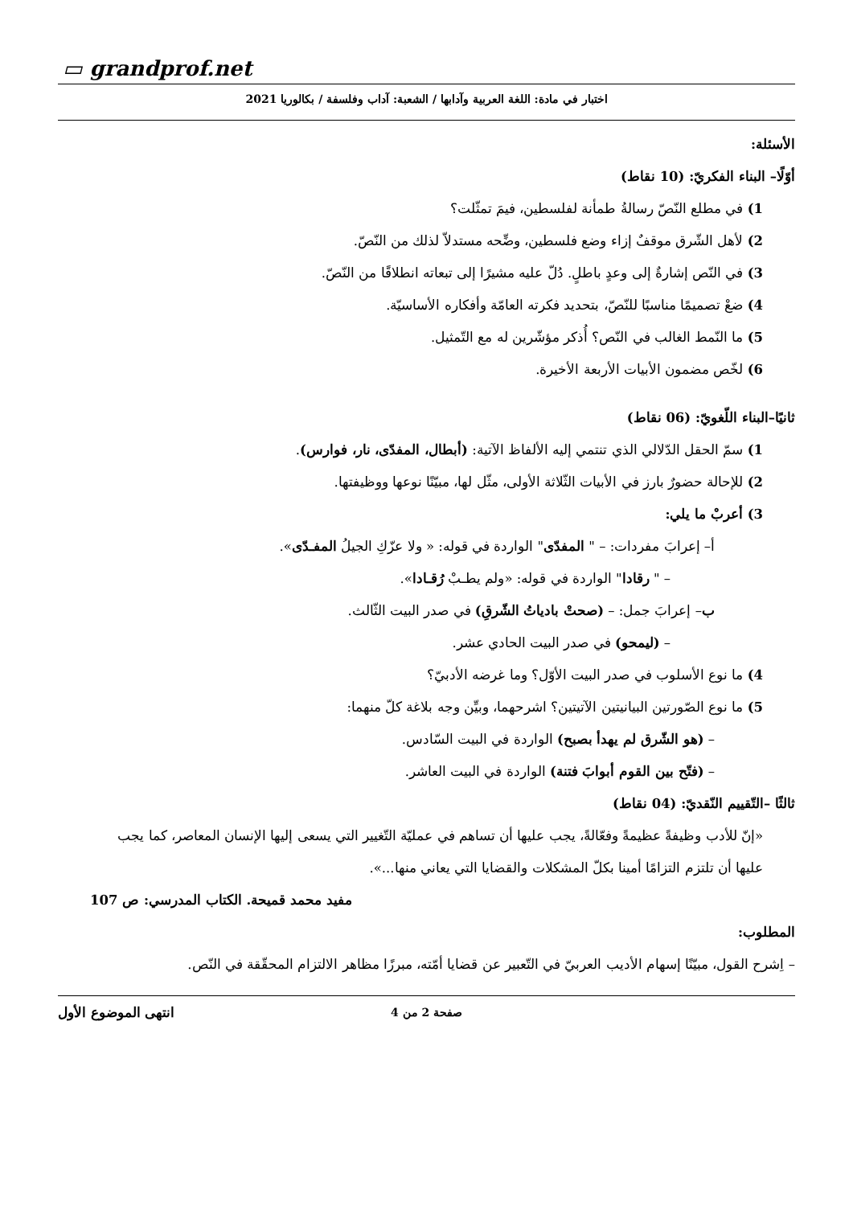▭ grandprof.net
اختبار في مادة: اللغة العربية وآدابها / الشعبة: آداب وفلسفة / بكالوريا 2021
الأسئلة:
أوّلًا– البناء الفكريّ: (10 نقاط)
1) في مطلع النّصّ رسالةُ طمأنة لفلسطين، فيمَ تمثّلت؟
2) لأهل الشّرق موقفٌ إزاء وضع فلسطين، وضِّحه مستدلاّ لذلك من النّصّ.
3) في النّص إشارةٌ إلى وعدٍ باطلٍ. دُلّ عليه مشيرًا إلى تبعاته انطلاقًا من النّصّ.
4) ضعْ تصميمًا مناسبًا للنّصّ، بتحديد فكرته العامّة وأفكاره الأساسيّة.
5) ما النّمط الغالب في النّص؟ أُذكر مؤشّرين له مع التّمثيل.
6) لخّص مضمون الأبيات الأربعة الأخيرة.
ثانيًا–البناء اللّغويّ: (06 نقاط)
1) سمّ الحقل الدّلالي الذي تنتمي إليه الألفاظ الآتية: (أبطال، المفدّى، نار، فوارس).
2) للإحالة حضورٌ بارز في الأبيات الثّلاثة الأولى، مثّل لها، مبيّنًا نوعها ووظيفتها.
3) أعربْ ما يلي:
أ– إعرابَ مفردات: – " المفدّى" الواردة في قوله: « ولا عزّكِ الجيلُ المفـدّى».
– " رقادا" الواردة في قوله: «ولم يطـبْ رُقـادا».
ب– إعرابَ جمل: – (صحتْ بادياتُ الشّرقِ) في صدر البيت الثّالث.
– (ليمحو) في صدر البيت الحادي عشر.
4) ما نوع الأسلوب في صدر البيت الأوّل؟ وما غرضه الأدبيّ؟
5) ما نوع الصّورتين البيانيتين الآتيتين؟ اشرحهما، وبيِّن وجه بلاغة كلّ منهما:
– (هو الشّرق لم يهدأ بصبح) الواردة في البيت السّادس.
– (فتّح بين القوم أبوابَ فتنة) الواردة في البيت العاشر.
ثالثًا –التّقييم النّقديّ: (04 نقاط)
«إنّ للأدب وظيفةً عظيمةً وفعّالةً، يجب عليها أن تساهم في عمليّة التّغيير التي يسعى إليها الإنسان المعاصر، كما يجب عليها أن تلتزم التزامًا أمينا بكلّ المشكلات والقضايا التي يعاني منها...».
مفيد محمد قميحة. الكتاب المدرسي: ص 107
المطلوب:
– اِشرح القول، مبيّنًا إسهام الأديب العربيّ في التّعبير عن قضايا أمّته، مبرزًا مظاهر الالتزام المحقّقة في النّص.
انتهى الموضوع الأول
صفحة 2 من 4